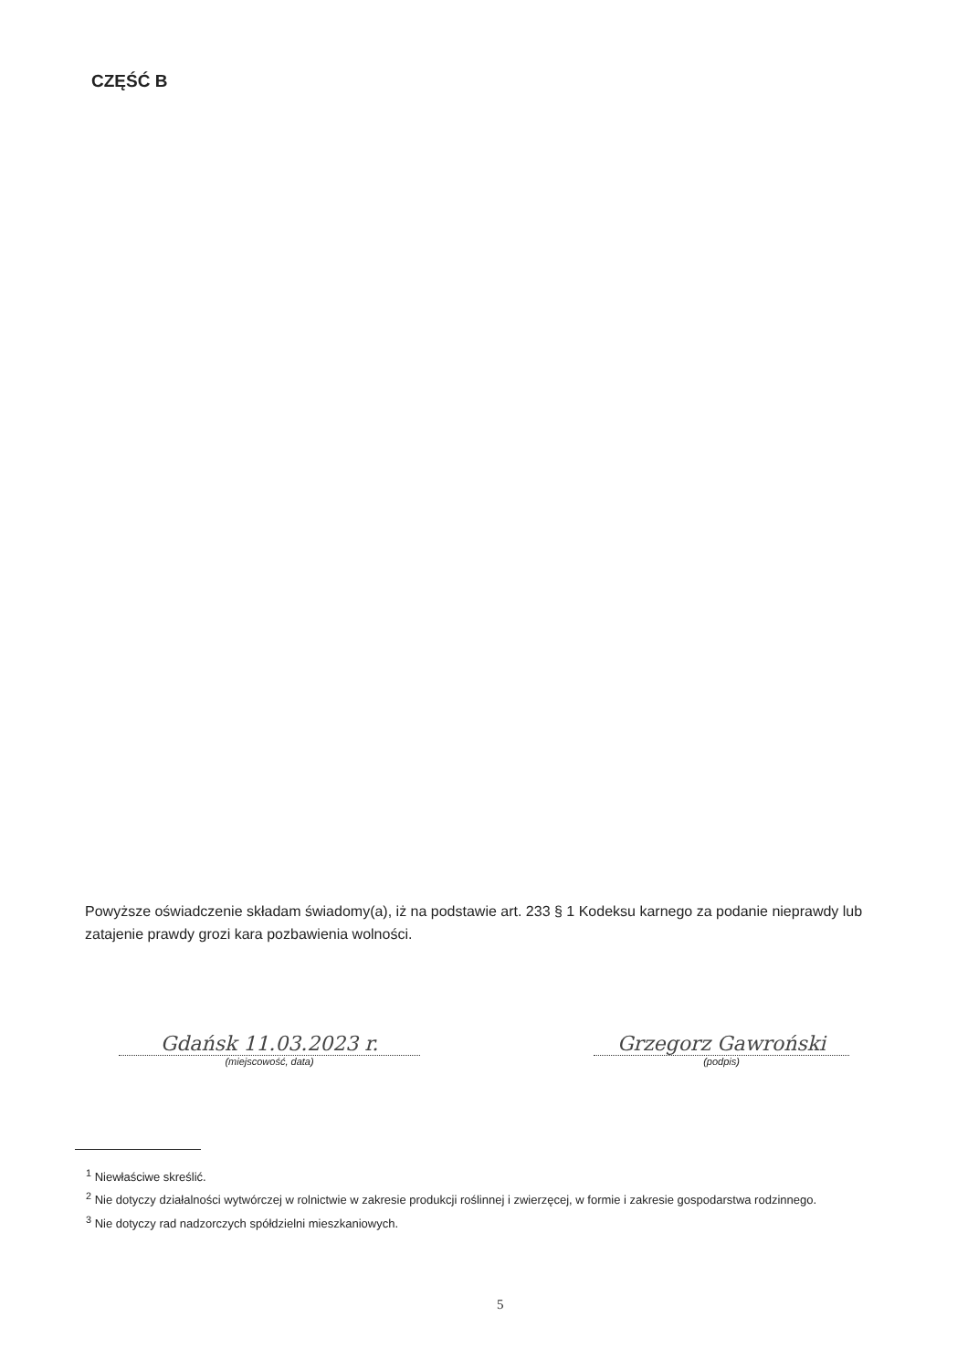CZĘŚĆ B
Powyższe oświadczenie składam świadomy(a), iż na podstawie art. 233 § 1 Kodeksu karnego za podanie nieprawdy lub zatajenie prawdy grozi kara pozbawienia wolności.
Gdańsk 11.03.2023 r.
(miejscowość, data)
Grzegorz Gawroński
(podpis)
<sup>1</sup> Niewłaściwe skreślić.
<sup>2</sup> Nie dotyczy działalności wytwórczej w rolnictwie w zakresie produkcji roślinnej i zwierzęcej, w formie i zakresie gospodarstwa rodzinnego.
<sup>3</sup> Nie dotyczy rad nadzorczych spółdzielni mieszkaniowych.
5